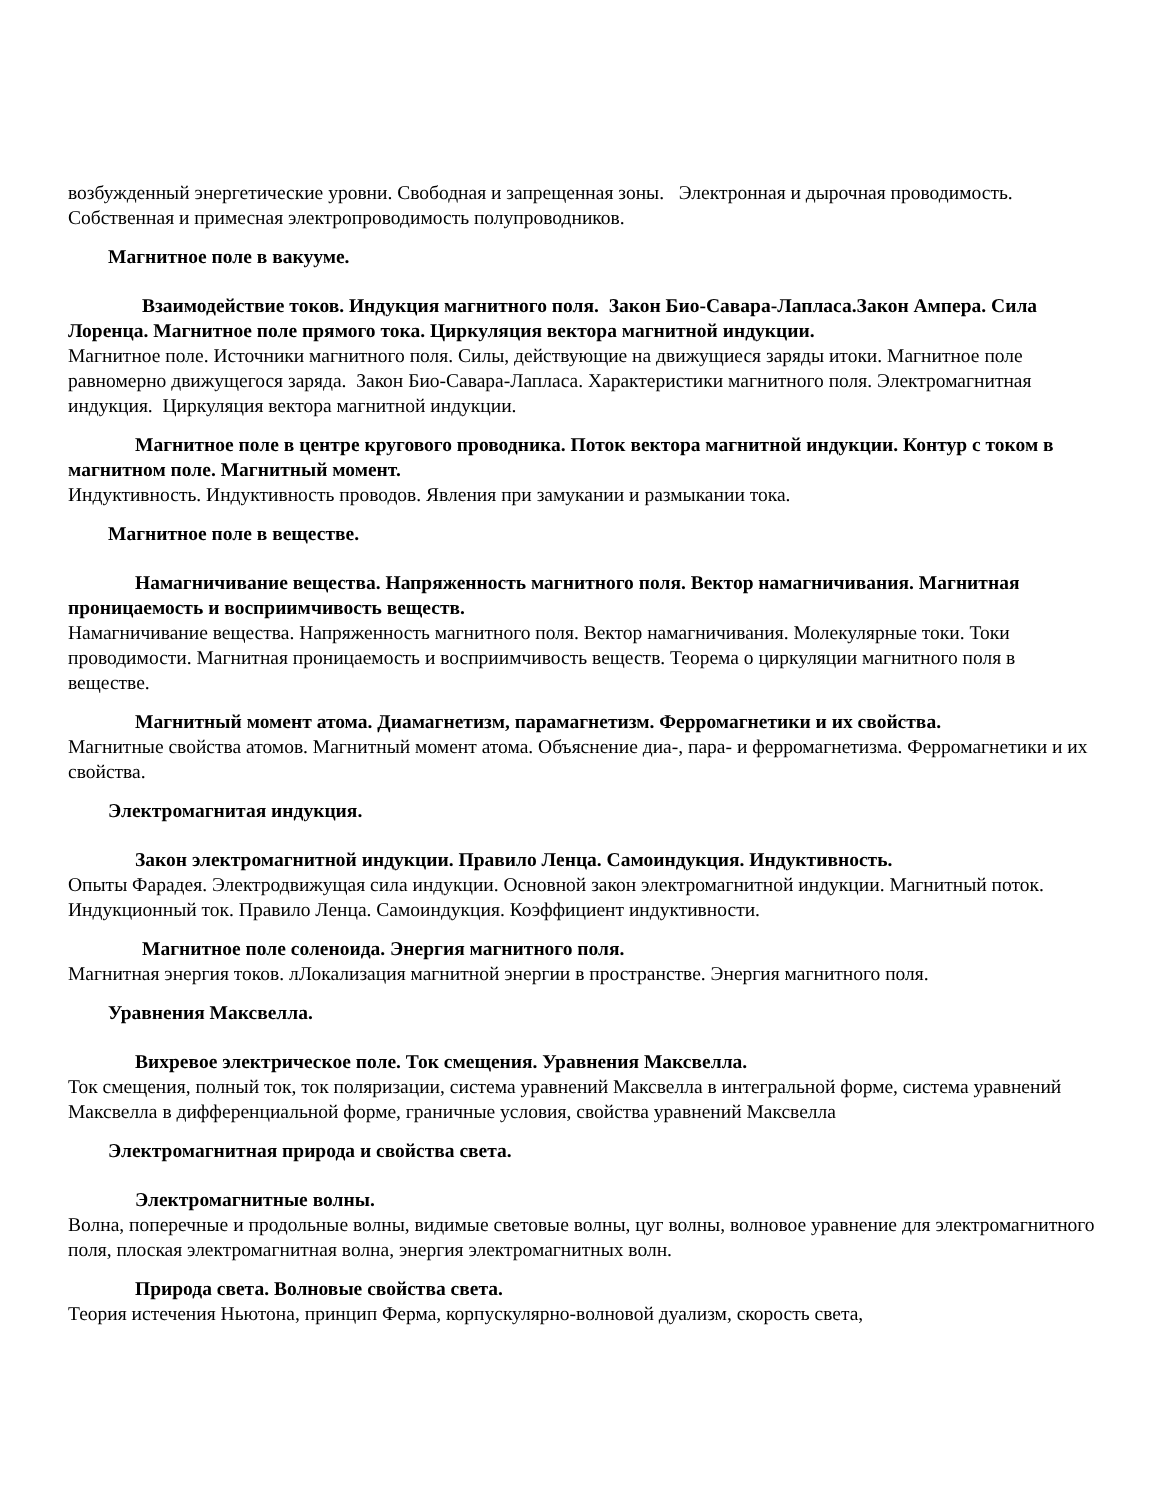возбужденный энергетические уровни. Свободная и запрещенная зоны. Электронная и дырочная проводимость. Собственная и примесная электропроводимость полупроводников.
Магнитное поле в вакууме.
Взаимодействие токов. Индукция магнитного поля. Закон Био-Савара-Лапласа.Закон Ампера. Сила Лоренца. Магнитное поле прямого тока. Циркуляция вектора магнитной индукции.
Магнитное поле. Источники магнитного поля. Силы, действующие на движущиеся заряды итоки. Магнитное поле равномерно движущегося заряда. Закон Био-Савара-Лапласа. Характеристики магнитного поля. Электромагнитная индукция. Циркуляция вектора магнитной индукции.
Магнитное поле в центре кругового проводника. Поток вектора магнитной индукции. Контур с током в магнитном поле. Магнитный момент.
Индуктивность. Индуктивность проводов. Явления при замукании и размыкании тока.
Магнитное поле в веществе.
Намагничивание вещества. Напряженность магнитного поля. Вектор намагничивания. Магнитная проницаемость и восприимчивость веществ.
Намагничивание вещества. Напряженность магнитного поля. Вектор намагничивания. Молекулярные токи. Токи проводимости. Магнитная проницаемость и восприимчивость веществ. Теорема о циркуляции магнитного поля в веществе.
Магнитный момент атома. Диамагнетизм, парамагнетизм. Ферромагнетики и их свойства.
Магнитные свойства атомов. Магнитный момент атома. Объяснение диа-, пара- и ферромагнетизма. Ферромагнетики и их свойства.
Электромагнитая индукция.
Закон электромагнитной индукции. Правило Ленца. Самоиндукция. Индуктивность.
Опыты Фарадея. Электродвижущая сила индукции. Основной закон электромагнитной индукции. Магнитный поток. Индукционный ток. Правило Ленца. Самоиндукция. Коэффициент индуктивности.
Магнитное поле соленоида. Энергия магнитного поля.
Магнитная энергия токов. лЛокализация магнитной энергии в пространстве. Энергия магнитного поля.
Уравнения Максвелла.
Вихревое электрическое поле. Ток смещения. Уравнения Максвелла.
Ток смещения, полный ток, ток поляризации, система уравнений Максвелла в интегральной форме, система уравнений Максвелла в дифференциальной форме, граничные условия, свойства уравнений Максвелла
Электромагнитная природа и свойства света.
Электромагнитные волны.
Волна, поперечные и продольные волны, видимые световые волны, цуг волны, волновое уравнение для электромагнитного поля, плоская электромагнитная волна, энергия электромагнитных волн.
Природа света. Волновые свойства света.
Теория истечения Ньютона, принцип Ферма, корпускулярно-волновой дуализм, скорость света,